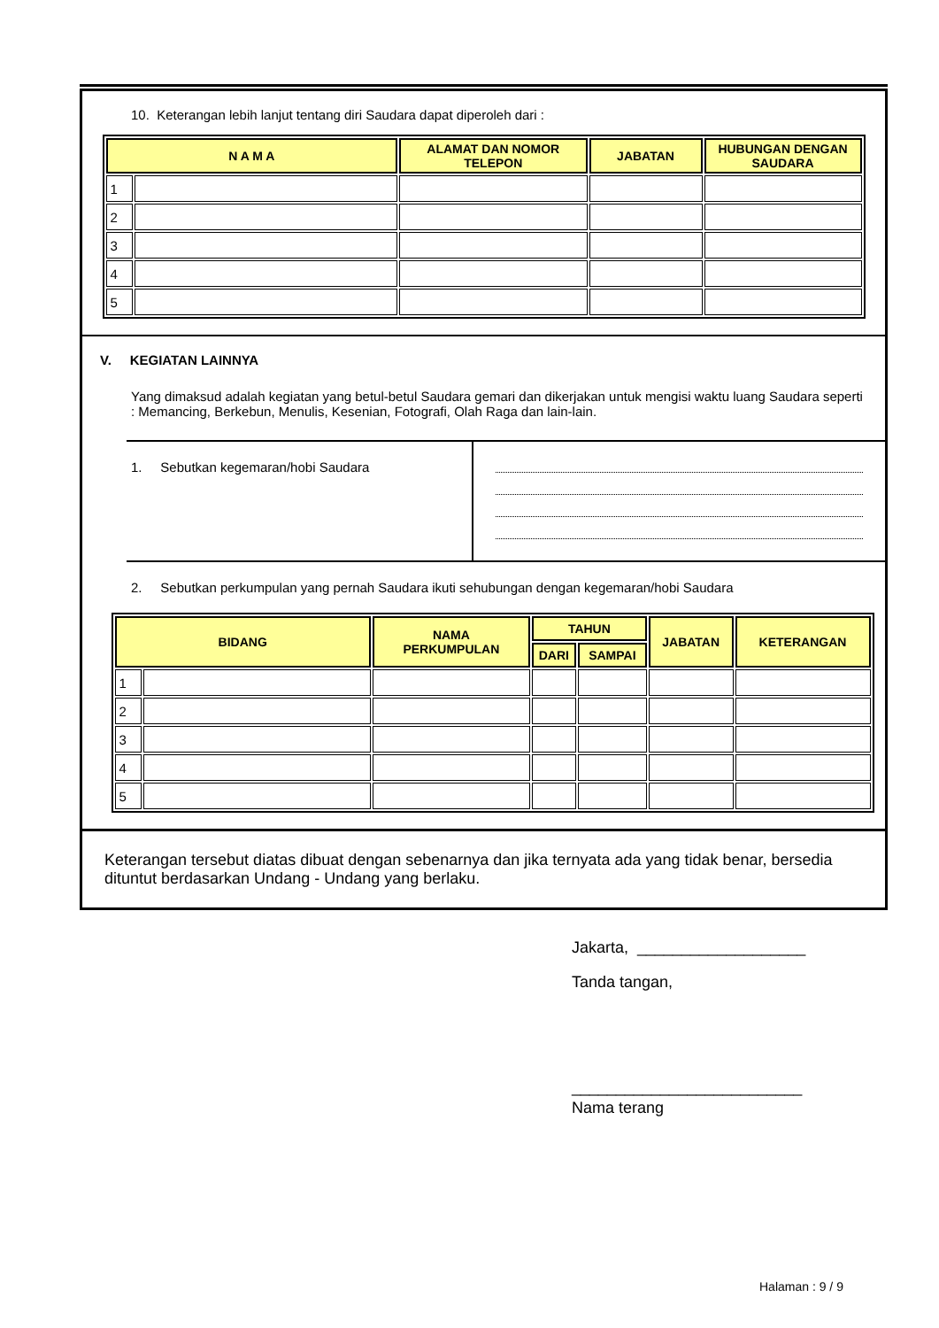10. Keterangan lebih lanjut tentang diri Saudara dapat diperoleh dari :
| N A M A | | ALAMAT DAN NOMOR TELEPON | JABATAN | HUBUNGAN DENGAN SAUDARA |
| --- | --- | --- | --- | --- |
| 1 | | | | |
| 2 | | | | |
| 3 | | | | |
| 4 | | | | |
| 5 | | | | |
V. KEGIATAN LAINNYA
Yang dimaksud adalah kegiatan yang betul-betul Saudara gemari dan dikerjakan untuk mengisi waktu luang Saudara seperti : Memancing, Berkebun, Menulis, Kesenian, Fotografi, Olah Raga dan lain-lain.
1. Sebutkan kegemaran/hobi Saudara
2. Sebutkan perkumpulan yang pernah Saudara ikuti sehubungan dengan kegemaran/hobi Saudara
| BIDANG | | NAMA PERKUMPULAN | TAHUN | | JABATAN | KETERANGAN |
| --- | --- | --- | --- | --- | --- | --- |
| | | | DARI | SAMPAI | | |
| 1 | | | | | | |
| 2 | | | | | | |
| 3 | | | | | | |
| 4 | | | | | | |
| 5 | | | | | | |
Keterangan tersebut diatas dibuat dengan sebenarnya dan jika ternyata ada yang tidak benar, bersedia dituntut berdasarkan Undang - Undang yang berlaku.
Jakarta, ___________________
Tanda tangan,
__________________________
Nama terang
Halaman : 9 / 9